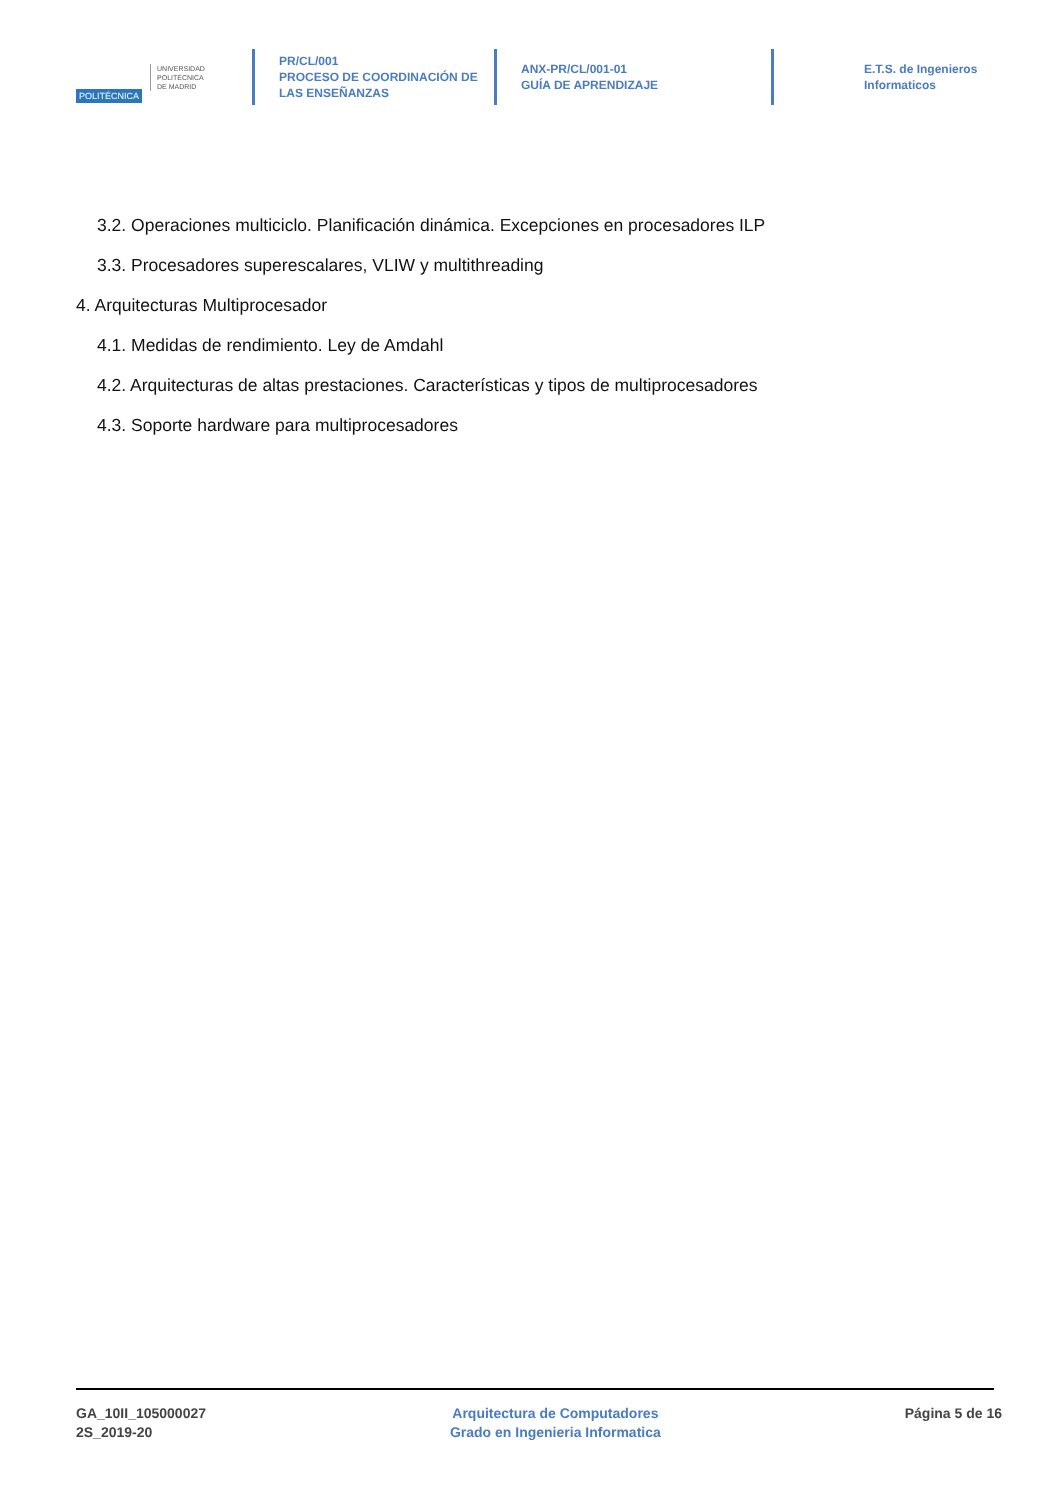POLITÉCNICA
UNIVERSIDAD
POLITÉCNICA
DE MADRID
PR/CL/001
PROCESO DE COORDINACIÓN DE
LAS ENSEÑANZAS
ANX-PR/CL/001-01
GUÍA DE APRENDIZAJE
E.T.S. de Ingenieros
Informaticos
3.2. Operaciones multiciclo. Planificación dinámica. Excepciones en procesadores ILP
3.3. Procesadores superescalares, VLIW y multithreading
4. Arquitecturas Multiprocesador
4.1. Medidas de rendimiento. Ley de Amdahl
4.2. Arquitecturas de altas prestaciones. Características y tipos de multiprocesadores
4.3. Soporte hardware para multiprocesadores
GA_10II_105000027
2S_2019-20
Arquitectura de Computadores
Grado en Ingenieria Informatica
Página 5 de 16